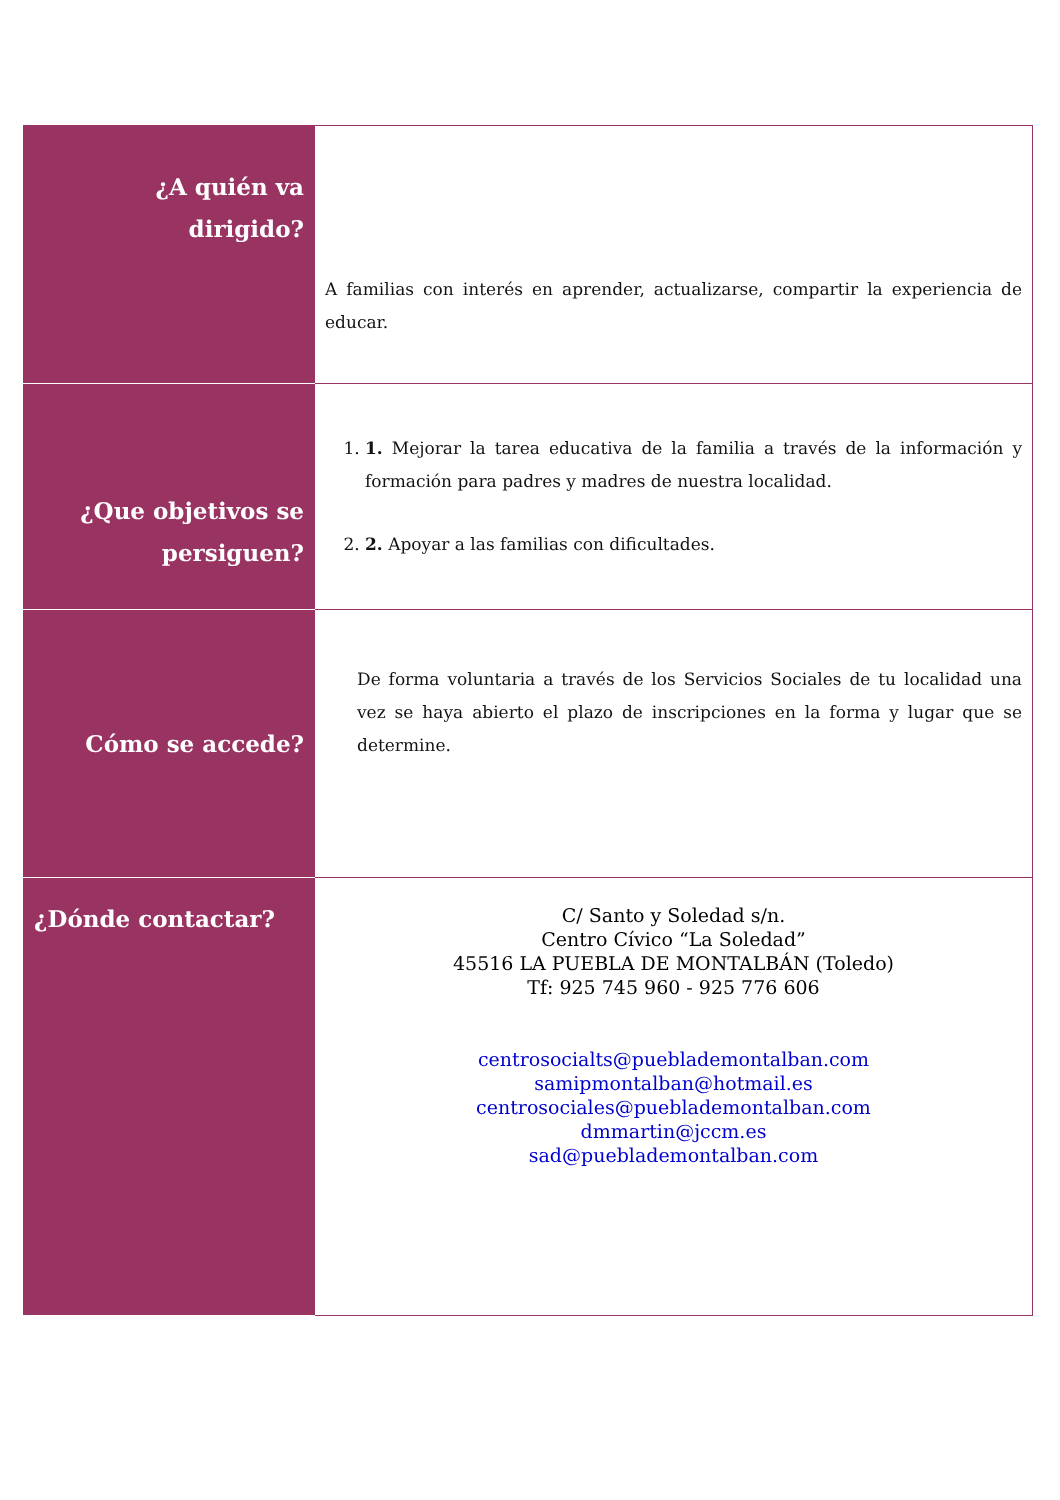| ¿A quién va dirigido? | A familias con interés en aprender, actualizarse, compartir la experiencia de educar. |
| ¿Que objetivos se persiguen? | 1. 1. Mejorar la tarea educativa de la familia a través de la información y formación para padres y madres de nuestra localidad. 2. 2. Apoyar a las familias con dificultades. |
| Cómo se accede? | De forma voluntaria a través de los Servicios Sociales de tu localidad una vez se haya abierto el plazo de inscripciones en la forma y lugar que se determine. |
| ¿Dónde contactar? | C/ Santo y Soledad s/n. Centro Cívico “La Soledad” 45516 LA PUEBLA DE MONTALBÁN (Toledo) Tf: 925 745 960 - 925 776 606 centrosocialts@pueblademontalban.com samipmontalban@hotmail.es centrosociales@pueblademontalban.com dmmartin@jccm.es sad@pueblademontalban.com |